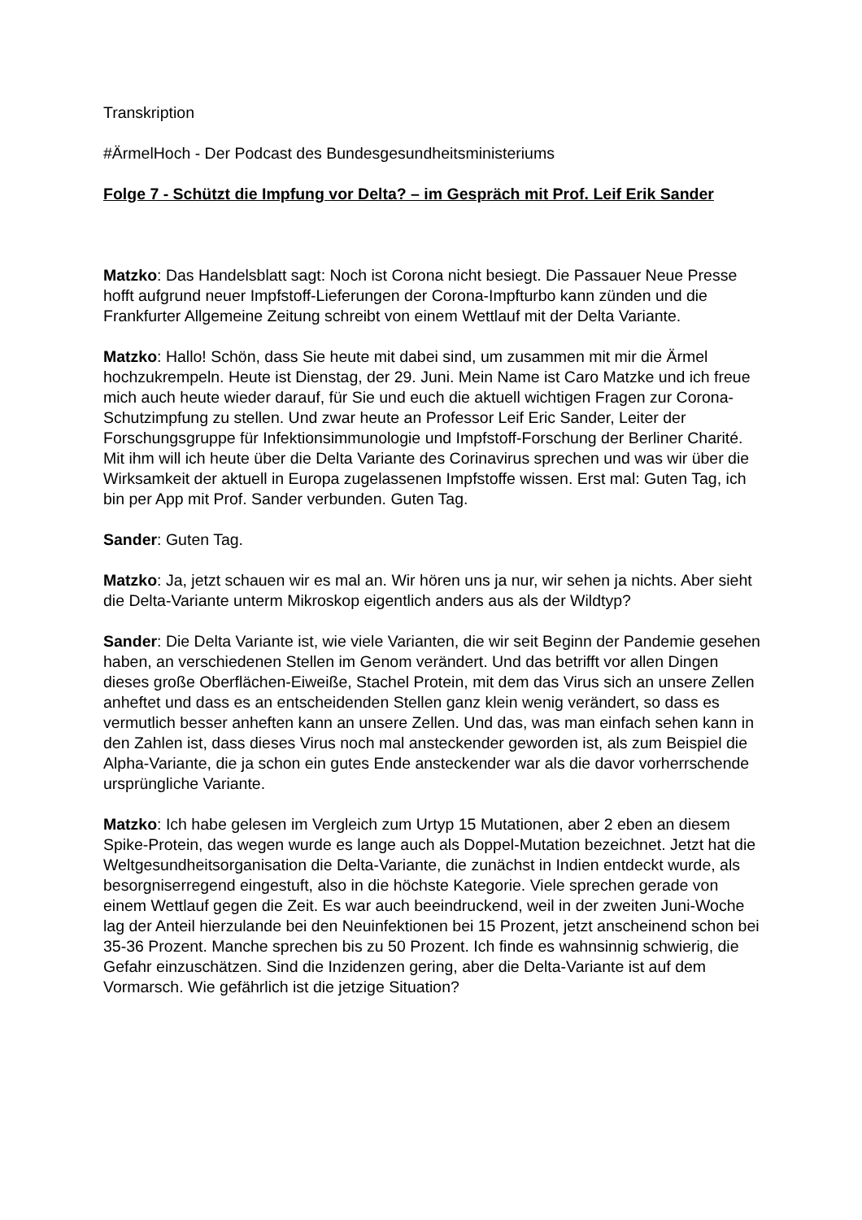Transkription
#ÄrmelHoch - Der Podcast des Bundesgesundheitsministeriums
Folge 7 - Schützt die Impfung vor Delta? – im Gespräch mit Prof. Leif Erik Sander
Matzko: Das Handelsblatt sagt: Noch ist Corona nicht besiegt. Die Passauer Neue Presse hofft aufgrund neuer Impfstoff-Lieferungen der Corona-Impfturbo kann zünden und die Frankfurter Allgemeine Zeitung schreibt von einem Wettlauf mit der Delta Variante.
Matzko: Hallo! Schön, dass Sie heute mit dabei sind, um zusammen mit mir die Ärmel hochzukrempeln. Heute ist Dienstag, der 29. Juni. Mein Name ist Caro Matzke und ich freue mich auch heute wieder darauf, für Sie und euch die aktuell wichtigen Fragen zur Corona-Schutzimpfung zu stellen. Und zwar heute an Professor Leif Eric Sander, Leiter der Forschungsgruppe für Infektionsimmunologie und Impfstoff-Forschung der Berliner Charité. Mit ihm will ich heute über die Delta Variante des Corinavirus sprechen und was wir über die Wirksamkeit der aktuell in Europa zugelassenen Impfstoffe wissen. Erst mal: Guten Tag, ich bin per App mit Prof. Sander verbunden. Guten Tag.
Sander: Guten Tag.
Matzko: Ja, jetzt schauen wir es mal an. Wir hören uns ja nur, wir sehen ja nichts. Aber sieht die Delta-Variante unterm Mikroskop eigentlich anders aus als der Wildtyp?
Sander: Die Delta Variante ist, wie viele Varianten, die wir seit Beginn der Pandemie gesehen haben, an verschiedenen Stellen im Genom verändert. Und das betrifft vor allen Dingen dieses große Oberflächen-Eiweiße, Stachel Protein, mit dem das Virus sich an unsere Zellen anheftet und dass es an entscheidenden Stellen ganz klein wenig verändert, so dass es vermutlich besser anheften kann an unsere Zellen. Und das, was man einfach sehen kann in den Zahlen ist, dass dieses Virus noch mal ansteckender geworden ist, als zum Beispiel die Alpha-Variante, die ja schon ein gutes Ende ansteckender war als die davor vorherrschende ursprüngliche Variante.
Matzko: Ich habe gelesen im Vergleich zum Urtyp 15 Mutationen, aber 2 eben an diesem Spike-Protein, das wegen wurde es lange auch als Doppel-Mutation bezeichnet. Jetzt hat die Weltgesundheitsorganisation die Delta-Variante, die zunächst in Indien entdeckt wurde, als besorgniserregend eingestuft, also in die höchste Kategorie. Viele sprechen gerade von einem Wettlauf gegen die Zeit. Es war auch beeindruckend, weil in der zweiten Juni-Woche lag der Anteil hierzulande bei den Neuinfektionen bei 15 Prozent, jetzt anscheinend schon bei 35-36 Prozent. Manche sprechen bis zu 50 Prozent. Ich finde es wahnsinnig schwierig, die Gefahr einzuschätzen. Sind die Inzidenzen gering, aber die Delta-Variante ist auf dem Vormarsch. Wie gefährlich ist die jetzige Situation?